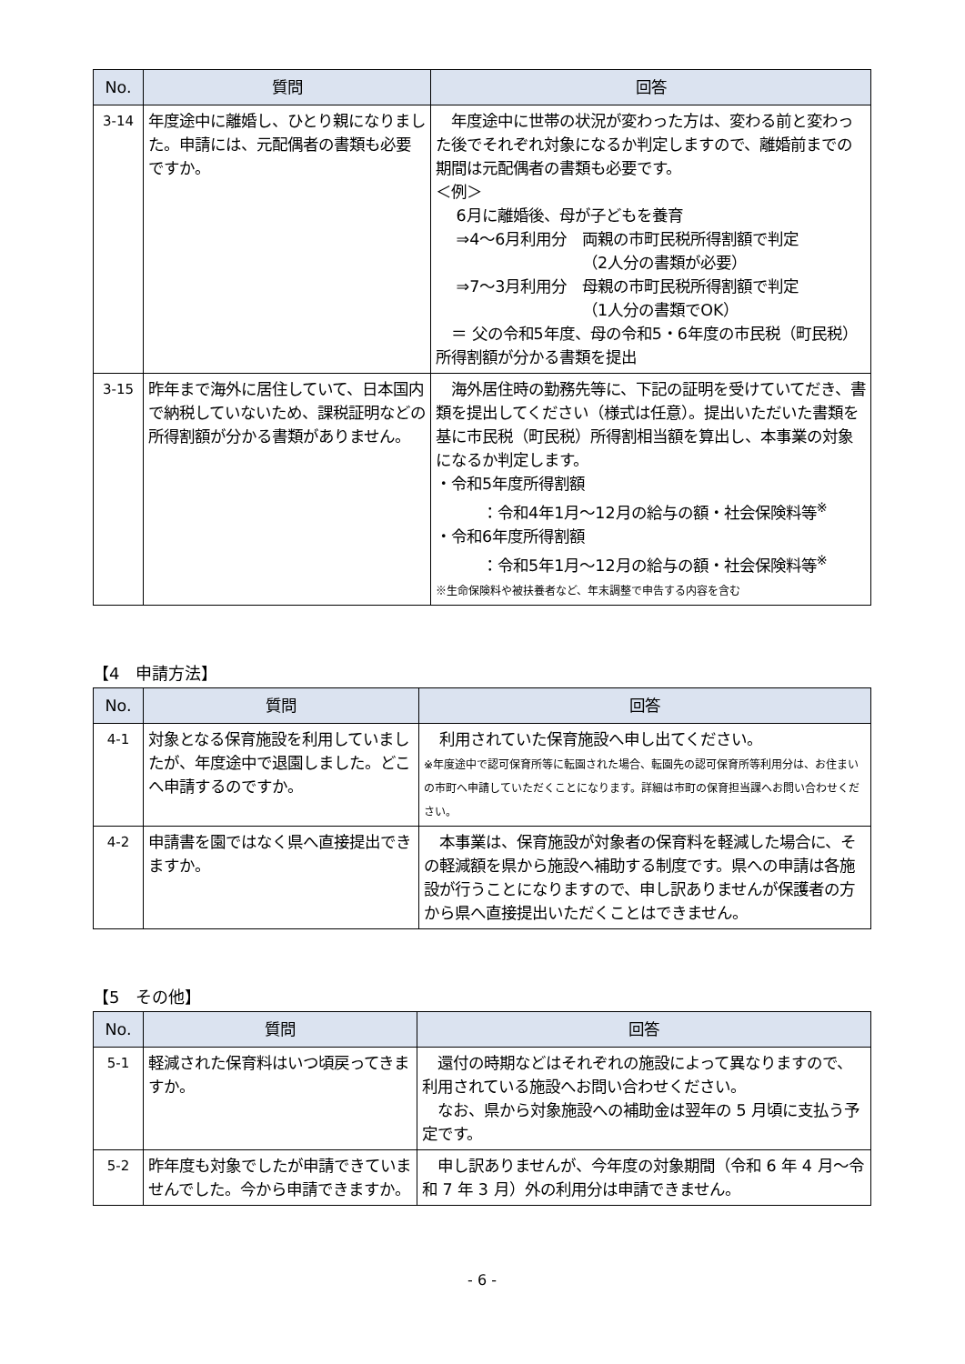| No. | 質問 | 回答 |
| --- | --- | --- |
| 3-14 | 年度途中に離婚し、ひとり親になりました。申請には、元配偶者の書類も必要ですか。 | 年度途中に世帯の状況が変わった方は、変わる前と変わった後でそれぞれ対象になるか判定しますので、離婚前までの期間は元配偶者の書類も必要です。 ＜例＞ 6月に離婚後、母が子どもを養育 ⇒4～6月利用分 両親の市町民税所得割額で判定 （2人分の書類が必要） ⇒7～3月利用分 母親の市町民税所得割額で判定 （1人分の書類でOK） ＝ 父の令和5年度、母の令和5・6年度の市民税（町民税）所得割額が分かる書類を提出 |
| 3-15 | 昨年まで海外に居住していて、日本国内で納税していないため、課税証明などの所得割額が分かる書類がありません。 | 海外居住時の勤務先等に、下記の証明を受けていてだき、書類を提出してください（様式は任意）。提出いただいた書類を基に市民税（町民税）所得割相当額を算出し、本事業の対象になるか判定します。 ・令和5年度所得割額 ：令和4年1月～12月の給与の額・社会保険料等<sup>※</sup> ・令和6年度所得割額 ：令和5年1月～12月の給与の額・社会保険料等<sup>※</sup> ※生命保険料や被扶養者など、年末調整で申告する内容を含む |
【4　申請方法】
| No. | 質問 | 回答 |
| --- | --- | --- |
| 4-1 | 対象となる保育施設を利用していましたが、年度途中で退園しました。どこへ申請するのですか。 | 利用されていた保育施設へ申し出てください。 ※年度途中で認可保育所等に転園された場合、転園先の認可保育所等利用分は、お住まいの市町へ申請していただくことになります。詳細は市町の保育担当課へお問い合わせください。 |
| 4-2 | 申請書を園ではなく県へ直接提出できますか。 | 本事業は、保育施設が対象者の保育料を軽減した場合に、その軽減額を県から施設へ補助する制度です。県への申請は各施設が行うことになりますので、申し訳ありませんが保護者の方から県へ直接提出いただくことはできません。 |
【5　その他】
| No. | 質問 | 回答 |
| --- | --- | --- |
| 5-1 | 軽減された保育料はいつ頃戻ってきますか。 | 還付の時期などはそれぞれの施設によって異なりますので、利用されている施設へお問い合わせください。 なお、県から対象施設への補助金は翌年の 5 月頃に支払う予定です。 |
| 5-2 | 昨年度も対象でしたが申請できていませんでした。今から申請できますか。 | 申し訳ありませんが、今年度の対象期間（令和 6 年 4 月～令和 7 年 3 月）外の利用分は申請できません。 |
- 6 -